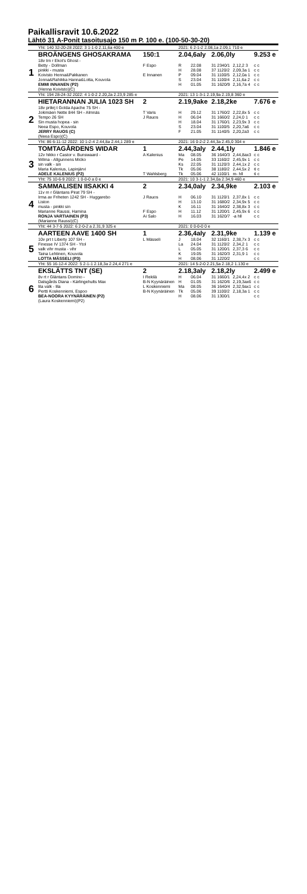Paikallisravit 10.6.2022
Lähtö 31 A-Ponit tasoitusajo 150 m P. 100 e. (100-50-30-20)
| | Yht: 140 32-20-28 2022: 3 1-1-0 2.11,6a 400 e | | 2021: 6 2-1-2 2.08,1a 2.09,1 710 e | | | | |
| | BROÄNGENS GHOSAKRAMA | 150:1 | 2.04,6aly | | 2.06,0ly | | 9.253 e |
| 1 | 18v trn r Ekot's Ghost - | | | | | | |
| | Betty - Dollman | F Espo | R | 22.08 | 31 2340/1 | 2,12,2 3 | c c |
| | pinkki - musta | | H | 28.08 | 37 1120/2 | 2,09,3a 1 | c c |
| | Koivisto Henna&Pakkanen | E Innanen | P | 09.04 | 31 1100/5 | 2,12,0a 1 | c c |
| | Jonna&Rahikka Hanna&Lotta, Kouvola | | S | 23.04 | 31 1100/4 | 2,11,6a 2 | c c |
| | EMMI INNANEN (P2) | | H | 01.05 | 31 1620/9 | 2,16,7a 4 | c c |
| | (Henna Koivisto)(C) | | | | | | |
| | Yht: 194 28-24-32 2022: 4 1-0-2 2.20,2a 2.23,9 285 e | | 2021: 13 1-3-1 2.19,9a 2.19,8 360 e | | | | |
| | HIETARANNAN JULIA 1023 SH | 2 | 2.19,9ake | | 2.18,2ke | | 7.676 e |
| 2 | 18v prtkrj t Golda Apache 75 SH - | | | | | | |
| | Jokimäen Nette 844 SH - Almnäs | T Varis | H | 29.12 | 31 1760/2 | 2,22,8x 5 | c c |
| | Tempo 26 SH | J Rauos | H | 06.04 | 31 1660/2 | 2,24,0 1 | c c |
| | Sin musta hopea - sin | | H | 18.04 | 31 1760/1 | 2,23,9x 3 | c c |
| | Neea Espo, Kouvola | | S | 23.04 | 31 1100/5 | 2,20,7a6 | c c |
| | JERRY RAUOS (C) | | F | 21.05 | 31 1140/5 | 2,20,2a3 | c c |
| | (Neea Espo)(C) | | | | | | |
| | Yht: 86 6-11-12 2022: 10 1-2-4 2.44,8a 2.44,1 289 e | | 2021: 16 0-2-2 2.44,3a 2.45,0 304 e | | | | |
| | TOMTAGÅRDENS WIDAR | 1 | 2.44,3aly | | 2.44,1ly | | 1.846 e |
| 3 | 12v hikko r Castor v. Bunswaard - | A Kalenius | Ma | 08.05 | 36 1640/3 | 2,44,8ax3 | c c |
| | Wilma - Allgunnens Micko | | Pe | 14.05 | 33 1160/2 | 2,45,9x 1 | c c |
| | sin valk - sin | | Ks | 22.05 | 31 1120/3 | 2,44,1x 2 | c c |
| | Maria Kalenius, Lapinjärvi | | Tk | 05.06 | 38 1180/2 | 2,44,5x 2 | ¢ c |
| | ADELE KALENIUS (P2) | T Wahlsberg | Tk | 05.06 | 42 1100/1 | m- hll | ¢ c |
| | Yht: 75 10-6-9 2022: 1 0-0-0 a 0 e | | 2021: 10 3-1-1 2.34,0a 2.34,9 460 e | | | | |
| | SAMMALISEN IISAKKI 4 | 2 | 2.34,0aly | | 2.34,9ke | | 2.103 e |
| 4 | 11v m r Gläntans Pirat 79 SH - | | | | | | |
| | Irma av Friheten 1242 SH - Huggarebo | J Rauos | H | 06.10 | 31 1120/1 | 2,37,8x 1 | c c |
| | Liston | | H | 13.10 | 31 1680/2 | 2,34,9x 5 | c c |
| | musta - pinkki sin | | K | 16.11 | 31 1640/2 | 2,38,8x 3 | c c |
| | Marianne Raussi, Hamina | F Espo | H | 11.12 | 31 1200/1 | 2,45,9x 6 | c c |
| | RONJA VARTIAINEN (P3) | Ai Salo | H | 16.03 | 31 1620/7 | -a hll | c c |
| | (Marianne Raussi)(C) | | | | | | |
| | Yht: 44 3-7-5 2022: 6 2-0-2 a 2.31,9 325 e | | 2021: 0 0-0-0 0 e | | | | |
| | AARTEEN AAVE 1400 SH | 1 | 2.36,4aly | | 2.31,9ke | | 1.139 e |
| 5 | 10v prt t Liberty 107 SH - | L Mässeli | J | 18.04 | 32 1160/1 | 2,38,7x 3 | c c |
| | Finesse IV 1374 SH - Ytol | | La | 24.04 | 31 1120/2 | 2,34,2 1 | c c |
| | valk vihr musta - vihr | | L | 05.05 | 31 1200/1 | 2,37,3 6 | c c |
| | Taina Lehtinen, Kouvola | | K | 19.05 | 31 1620/3 | 2,31,9 1 | c c |
| | LOTTA MÄSSELI (P3) | | H | 08.06 | 31 1220/2 | | c c |
| | Yht: 55 16-12-4 2022: 5 2-1-1 2.18,3a 2.24,4 271 e | | 2021: 14 5-2-0 2.21,5a 2.18,2 1.130 e | | | | |
| | EKSLÄTTS TNT (SE) | 2 | 2.18,3aly | | 2.18,2ly | | 2.499 e |
| 6 | 8v rt r Gläntans Domino - | I Rekilä | H | 06.04 | 31 1660/1 | 2,24,4x 2 | c c |
| | Dalsgårds Diana - Kärlingehults Max | B-N Kyynäräinen | H | 01.05 | 31 1620/6 | 2,19,3ax6 | c c |
| | lila valk - lila | L Koskenniemi | Ma | 08.05 | 36 1640/4 | 2,32,9ax1 | c c |
| | Pertti Koskenniemi, Espoo | B-N Kyynäräinen | Tk | 05.06 | 39 1100/2 | 2,18,3a 1 | c c |
| | BEA-NOORA KYYNÄRÄINEN (P2) | | H | 08.06 | 31 1300/1 | | c c |
| | (Laura Koskenniemi)(P2) | | | | | | |